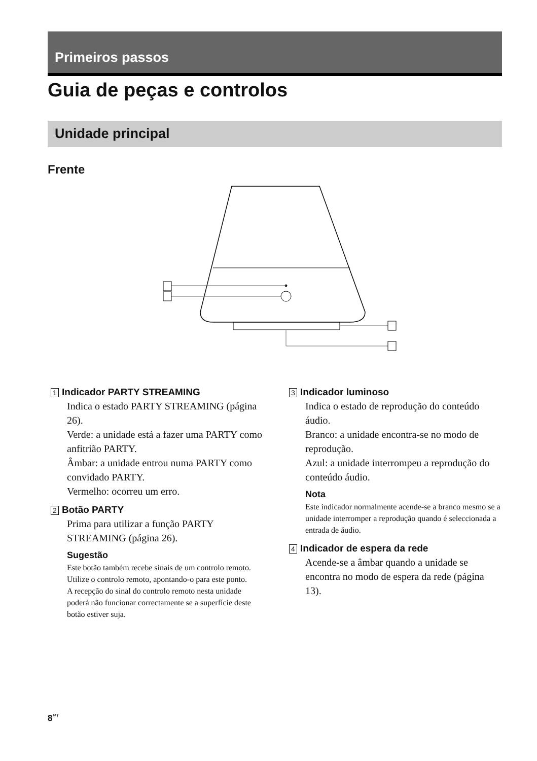Primeiros passos
Guia de peças e controlos
Unidade principal
Frente
1 Indicador PARTY STREAMING
Indica o estado PARTY STREAMING (página 26).
Verde: a unidade está a fazer uma PARTY como anfitrião PARTY.
Âmbar: a unidade entrou numa PARTY como convidado PARTY.
Vermelho: ocorreu um erro.
2 Botão PARTY
Prima para utilizar a função PARTY STREAMING (página 26).
Sugestão
Este botão também recebe sinais de um controlo remoto.
Utilize o controlo remoto, apontando-o para este ponto.
A recepção do sinal do controlo remoto nesta unidade poderá não funcionar correctamente se a superfície deste botão estiver suja.
3 Indicador luminoso
Indica o estado de reprodução do conteúdo áudio.
Branco: a unidade encontra-se no modo de reprodução.
Azul: a unidade interrompeu a reprodução do conteúdo áudio.
Nota
Este indicador normalmente acende-se a branco mesmo se a unidade interromper a reprodução quando é seleccionada a entrada de áudio.
4 Indicador de espera da rede
Acende-se a âmbar quando a unidade se encontra no modo de espera da rede (página 13).
8<sup>PT</sup>